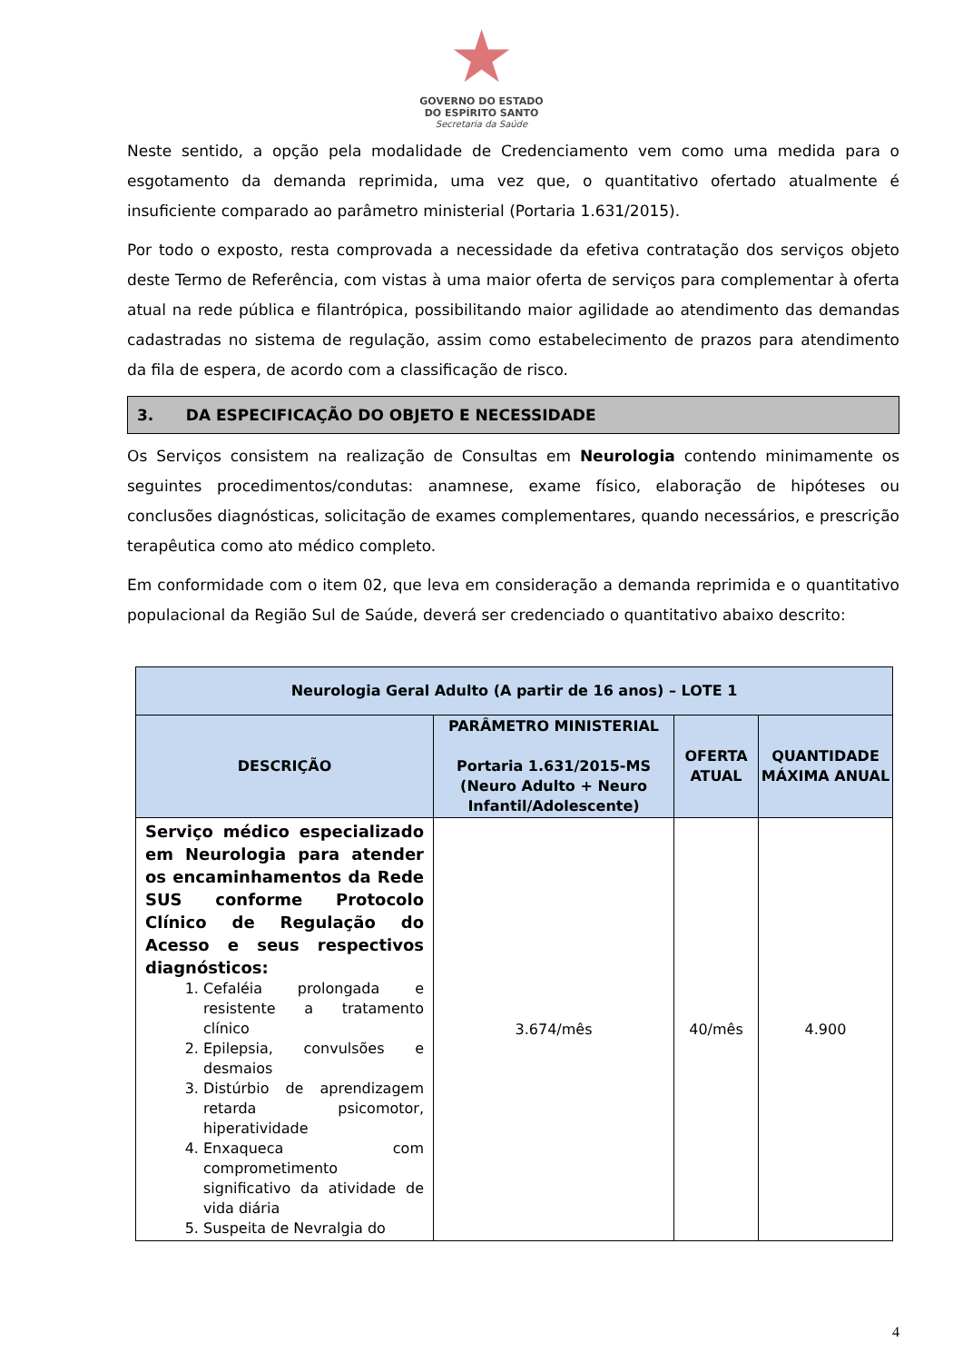★
GOVERNO DO ESTADO
DO ESPÍRITO SANTO
Secretaria da Saúde
Neste sentido, a opção pela modalidade de Credenciamento vem como uma medida para o esgotamento da demanda reprimida, uma vez que, o quantitativo ofertado atualmente é insuficiente comparado ao parâmetro ministerial (Portaria 1.631/2015).
Por todo o exposto, resta comprovada a necessidade da efetiva contratação dos serviços objeto deste Termo de Referência, com vistas à uma maior oferta de serviços para complementar à oferta atual na rede pública e filantrópica, possibilitando maior agilidade ao atendimento das demandas cadastradas no sistema de regulação, assim como estabelecimento de prazos para atendimento da fila de espera, de acordo com a classificação de risco.
3. DA ESPECIFICAÇÃO DO OBJETO E NECESSIDADE
Os Serviços consistem na realização de Consultas em Neurologia contendo minimamente os seguintes procedimentos/condutas: anamnese, exame físico, elaboração de hipóteses ou conclusões diagnósticas, solicitação de exames complementares, quando necessários, e prescrição terapêutica como ato médico completo.
Em conformidade com o item 02, que leva em consideração a demanda reprimida e o quantitativo populacional da Região Sul de Saúde, deverá ser credenciado o quantitativo abaixo descrito:
| Neurologia Geral Adulto (A partir de 16 anos) – LOTE 1 | | | |
| --- | --- | --- | --- |
| DESCRIÇÃO | PARÂMETRO MINISTERIAL Portaria 1.631/2015-MS (Neuro Adulto + Neuro Infantil/Adolescente) | OFERTA ATUAL | QUANTIDADE MÁXIMA ANUAL |
| Serviço médico especializado em Neurologia para atender os encaminhamentos da Rede SUS conforme Protocolo Clínico de Regulação do Acesso e seus respectivos diagnósticos: 1. Cefaléia prolongada e resistente a tratamento clínico 2. Epilepsia, convulsões e desmaios 3. Distúrbio de aprendizagem retarda psicomotor, hiperatividade 4. Enxaqueca com comprometimento significativo da atividade de vida diária 5. Suspeita de Nevralgia do | 3.674/mês | 40/mês | 4.900 |
4